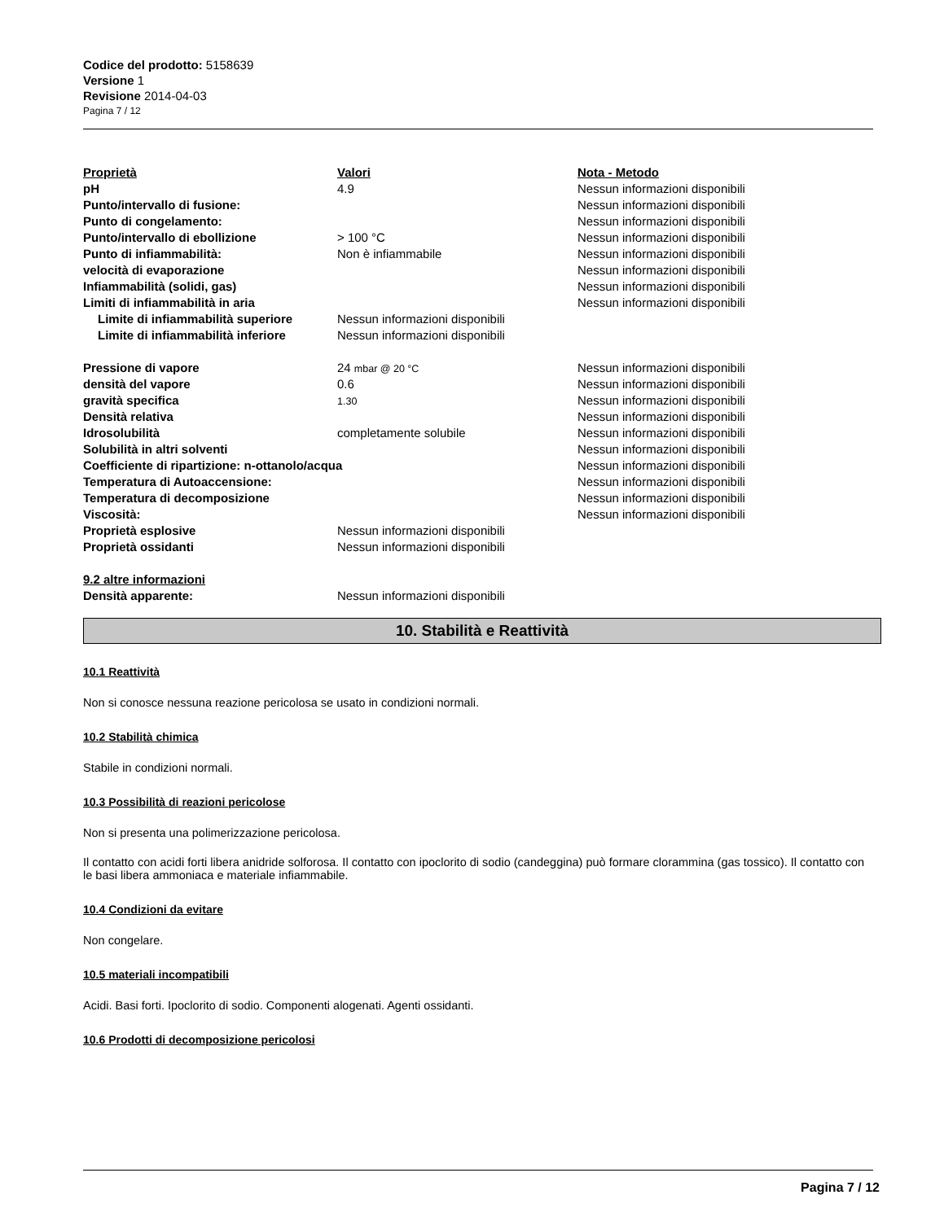Codice del prodotto: 5158639
Versione 1
Revisione 2014-04-03
Pagina 7 / 12
| Proprietà | Valori | Nota - Metodo |
| pH | 4.9 | Nessun informazioni disponibili |
| Punto/intervallo di fusione: | | Nessun informazioni disponibili |
| Punto di congelamento: | | Nessun informazioni disponibili |
| Punto/intervallo di ebollizione | > 100 °C | Nessun informazioni disponibili |
| Punto di infiammabilità: | Non è infiammabile | Nessun informazioni disponibili |
| velocità di evaporazione | | Nessun informazioni disponibili |
| Infiammabilità (solidi, gas) | | Nessun informazioni disponibili |
| Limiti di infiammabilità in aria | | Nessun informazioni disponibili |
| Limite di infiammabilità superiore | Nessun informazioni disponibili | |
| Limite di infiammabilità inferiore | Nessun informazioni disponibili | |
| Pressione di vapore | 24 mbar @ 20 °C | Nessun informazioni disponibili |
| densità del vapore | 0.6 | Nessun informazioni disponibili |
| gravità specifica | 1.30 | Nessun informazioni disponibili |
| Densità relativa | | Nessun informazioni disponibili |
| Idrosolubilità | completamente solubile | Nessun informazioni disponibili |
| Solubilità in altri solventi | | Nessun informazioni disponibili |
| Coefficiente di ripartizione: n-ottanolo/acqua | | Nessun informazioni disponibili |
| Temperatura di Autoaccensione: | | Nessun informazioni disponibili |
| Temperatura di decomposizione | | Nessun informazioni disponibili |
| Viscosità: | | Nessun informazioni disponibili |
| Proprietà esplosive | Nessun informazioni disponibili | |
| Proprietà ossidanti | Nessun informazioni disponibili | |
| 9.2 altre informazioni | | |
| Densità apparente: | Nessun informazioni disponibili | |
10. Stabilità e Reattività
10.1 Reattività
Non si conosce nessuna reazione pericolosa se usato in condizioni normali.
10.2 Stabilità chimica
Stabile in condizioni normali.
10.3 Possibilità di reazioni pericolose
Non si presenta una polimerizzazione pericolosa.
Il contatto con acidi forti libera anidride solforosa. Il contatto con ipoclorito di sodio (candeggina) può formare clorammina (gas tossico). Il contatto con le basi libera ammoniaca e materiale infiammabile.
10.4 Condizioni da evitare
Non congelare.
10.5 materiali incompatibili
Acidi. Basi forti. Ipoclorito di sodio. Componenti alogenati. Agenti ossidanti.
10.6 Prodotti di decomposizione pericolosi
Pagina 7 / 12